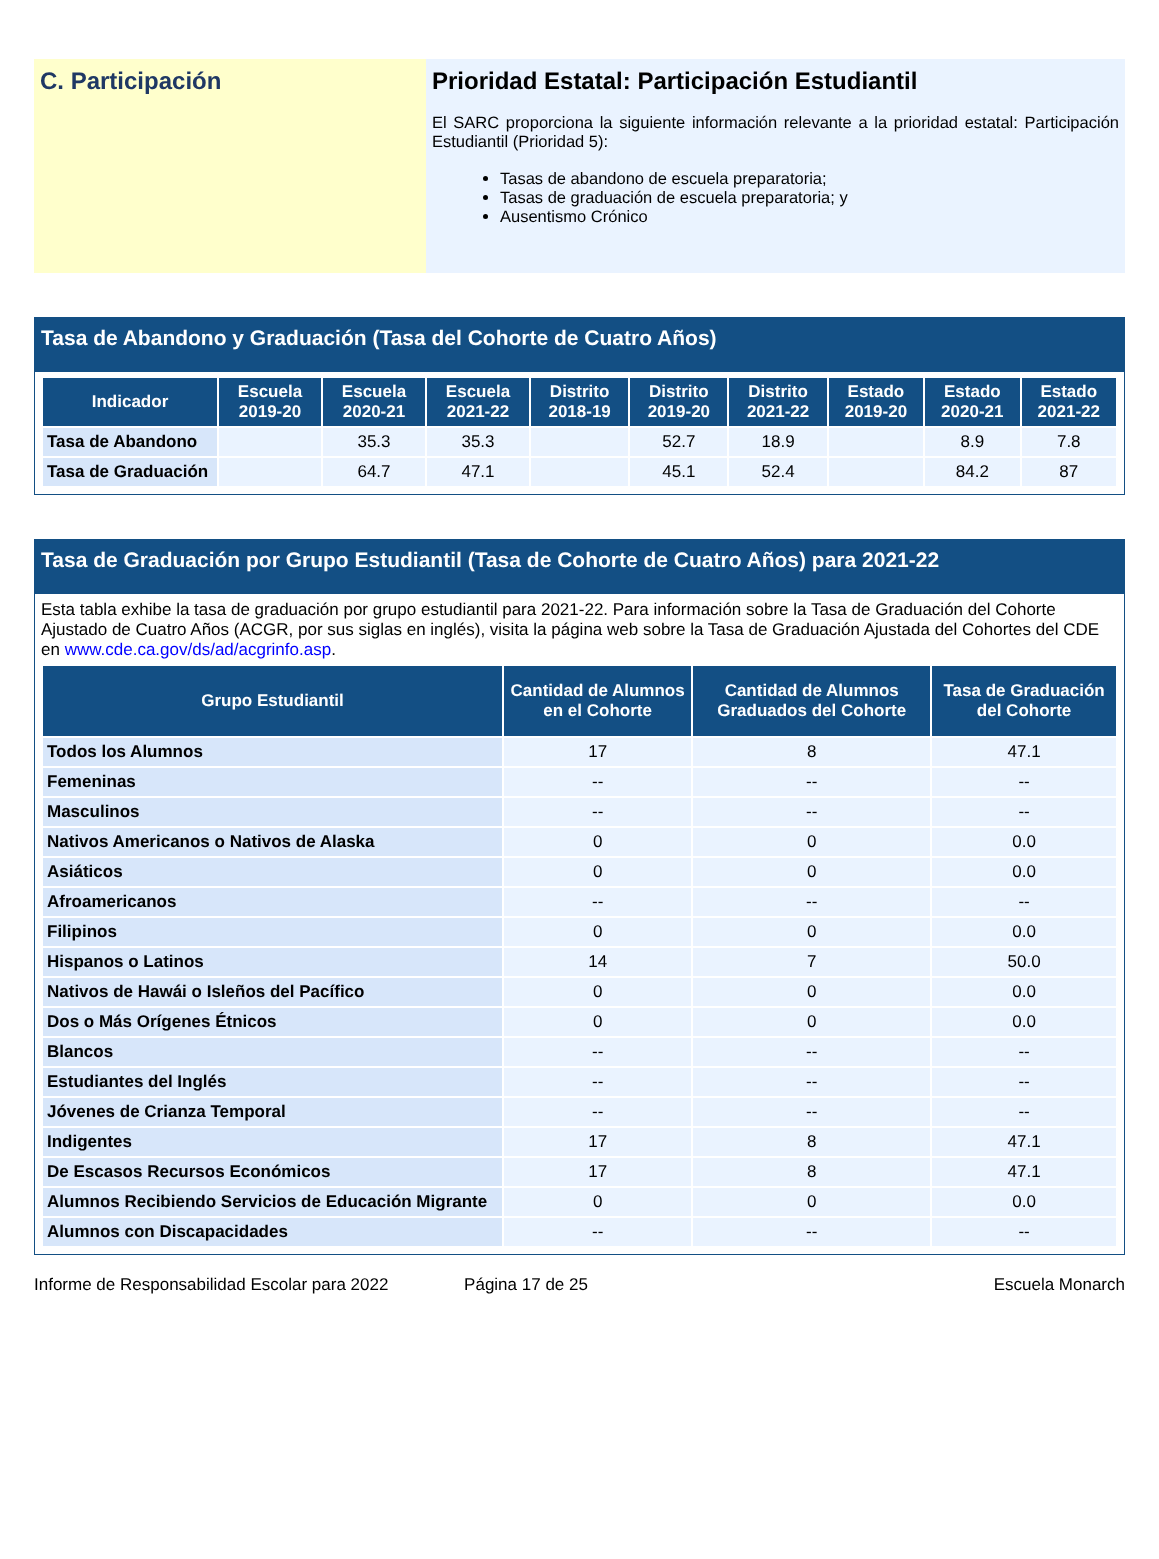C. Participación Prioridad Estatal: Participación Estudiantil
El SARC proporciona la siguiente información relevante a la prioridad estatal: Participación Estudiantil (Prioridad 5):
Tasas de abandono de escuela preparatoria;
Tasas de graduación de escuela preparatoria; y
Ausentismo Crónico
Tasa de Abandono y Graduación (Tasa del Cohorte de Cuatro Años)
| Indicador | Escuela 2019-20 | Escuela 2020-21 | Escuela 2021-22 | Distrito 2018-19 | Distrito 2019-20 | Distrito 2021-22 | Estado 2019-20 | Estado 2020-21 | Estado 2021-22 |
| --- | --- | --- | --- | --- | --- | --- | --- | --- | --- |
| Tasa de Abandono | | 35.3 | 35.3 | | 52.7 | 18.9 | | 8.9 | 7.8 |
| Tasa de Graduación | | 64.7 | 47.1 | | 45.1 | 52.4 | | 84.2 | 87 |
Tasa de Graduación por Grupo Estudiantil (Tasa de Cohorte de Cuatro Años) para 2021-22
Esta tabla exhibe la tasa de graduación por grupo estudiantil para 2021-22. Para información sobre la Tasa de Graduación del Cohorte Ajustado de Cuatro Años (ACGR, por sus siglas en inglés), visita la página web sobre la Tasa de Graduación Ajustada del Cohortes del CDE en www.cde.ca.gov/ds/ad/acgrinfo.asp.
| Grupo Estudiantil | Cantidad de Alumnos en el Cohorte | Cantidad de Alumnos Graduados del Cohorte | Tasa de Graduación del Cohorte |
| --- | --- | --- | --- |
| Todos los Alumnos | 17 | 8 | 47.1 |
| Femeninas | -- | -- | -- |
| Masculinos | -- | -- | -- |
| Nativos Americanos o Nativos de Alaska | 0 | 0 | 0.0 |
| Asiáticos | 0 | 0 | 0.0 |
| Afroamericanos | -- | -- | -- |
| Filipinos | 0 | 0 | 0.0 |
| Hispanos o Latinos | 14 | 7 | 50.0 |
| Nativos de Hawái o Isleños del Pacífico | 0 | 0 | 0.0 |
| Dos o Más Orígenes Étnicos | 0 | 0 | 0.0 |
| Blancos | -- | -- | -- |
| Estudiantes del Inglés | -- | -- | -- |
| Jóvenes de Crianza Temporal | -- | -- | -- |
| Indigentes | 17 | 8 | 47.1 |
| De Escasos Recursos Económicos | 17 | 8 | 47.1 |
| Alumnos Recibiendo Servicios de Educación Migrante | 0 | 0 | 0.0 |
| Alumnos con Discapacidades | -- | -- | -- |
Informe de Responsabilidad Escolar para 2022 Página 17 de 25 Escuela Monarch